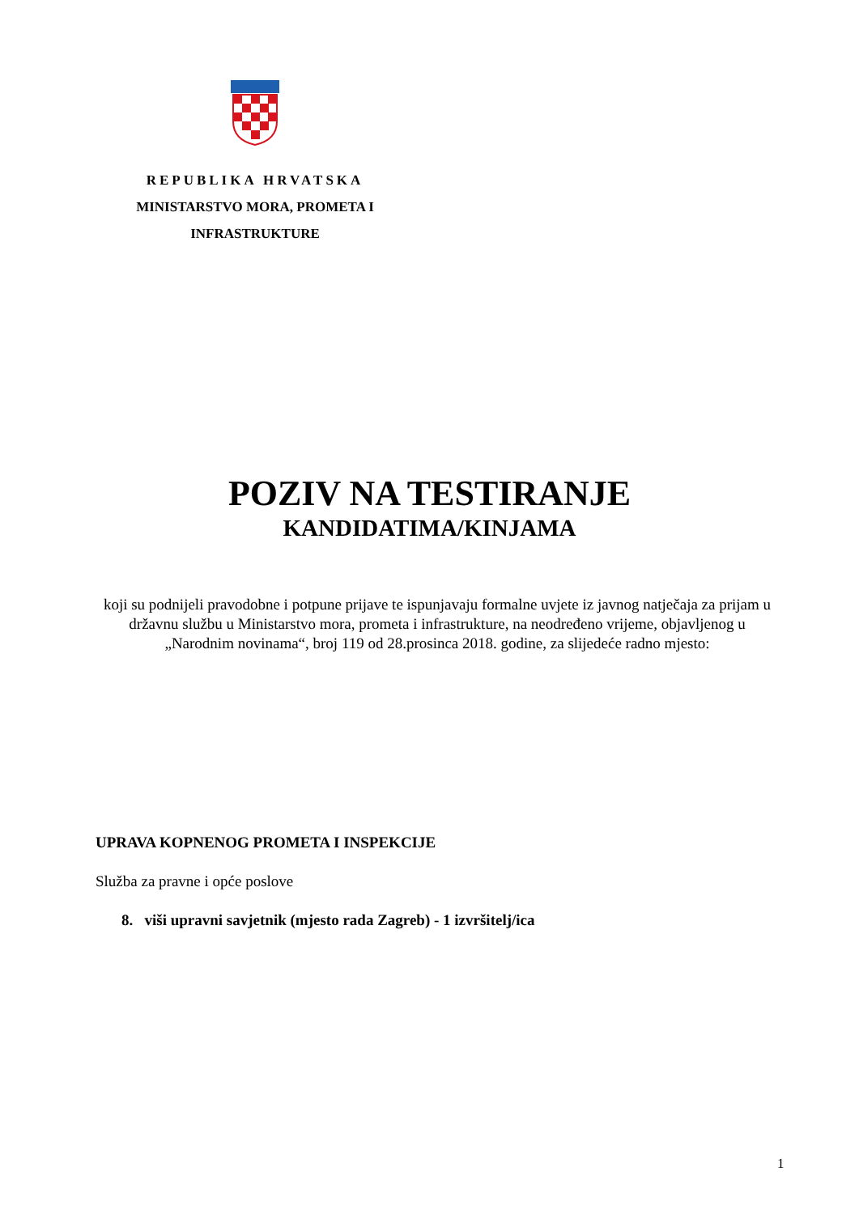REPUBLIKA HRVATSKA
MINISTARSTVO MORA, PROMETA I
INFRASTRUKTURE
POZIV NA TESTIRANJE
KANDIDATIMA/KINJAMA
koji su podnijeli pravodobne i potpune prijave te ispunjavaju formalne uvjete iz javnog natječaja za prijam u državnu službu u Ministarstvo mora, prometa i infrastrukture, na neodređeno vrijeme, objavljenog u
„Narodnim novinama“, broj 119 od 28.prosinca 2018. godine, za slijedeće radno mjesto:
UPRAVA KOPNENOG PROMETA I INSPEKCIJE
Služba za pravne i opće poslove
8. viši upravni savjetnik (mjesto rada Zagreb) - 1 izvršitelj/ica
1